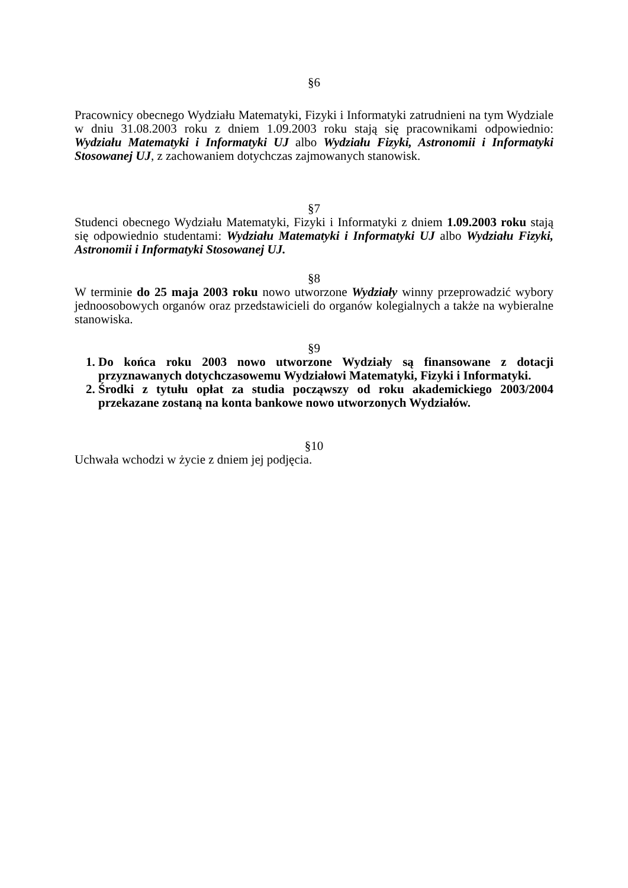§6
Pracownicy obecnego Wydziału Matematyki, Fizyki i Informatyki zatrudnieni na tym Wydziale w dniu 31.08.2003 roku z dniem 1.09.2003 roku stają się pracownikami odpowiednio: Wydziału Matematyki i Informatyki UJ albo Wydziału Fizyki, Astronomii i Informatyki Stosowanej UJ, z zachowaniem dotychczas zajmowanych stanowisk.
§7
Studenci obecnego Wydziału Matematyki, Fizyki i Informatyki z dniem 1.09.2003 roku stają się odpowiednio studentami: Wydziału Matematyki i Informatyki UJ albo Wydziału Fizyki, Astronomii i Informatyki Stosowanej UJ.
§8
W terminie do 25 maja 2003 roku nowo utworzone Wydziały winny przeprowadzić wybory jednoosobowych organów oraz przedstawicieli do organów kolegialnych a także na wybieralne stanowiska.
§9
1. Do końca roku 2003 nowo utworzone Wydziały są finansowane z dotacji przyznawanych dotychczasowemu Wydziałowi Matematyki, Fizyki i Informatyki.
2. Środki z tytułu opłat za studia począwszy od roku akademickiego 2003/2004 przekazane zostaną na konta bankowe nowo utworzonych Wydziałów.
§10
Uchwała wchodzi w życie z dniem jej podjęcia.